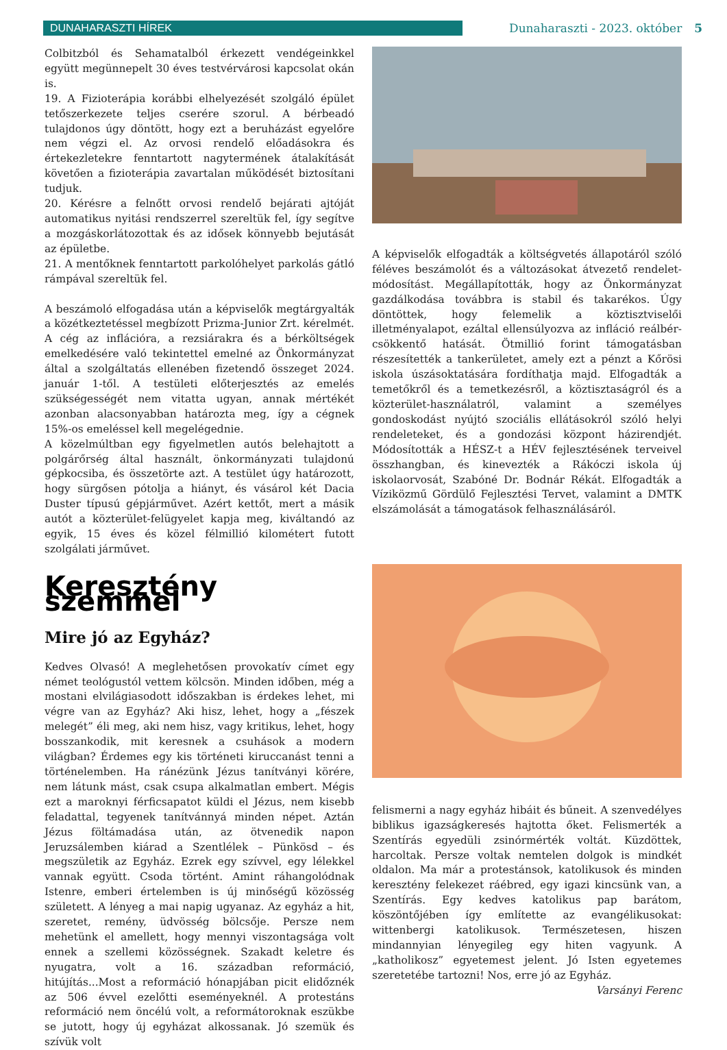DUNAHARASZTI HÍREK
Dunaharaszti - 2023. október 5
Colbitzból és Sehamatalból érkezett vendégeinkkel együtt megünnepelt 30 éves testvérvárosi kapcsolat okán is.
19. A Fizioterápia korábbi elhelyezését szolgáló épület tetőszerkezete teljes cserére szorul. A bérbeadó tulajdonos úgy döntött, hogy ezt a beruházást egyelőre nem végzi el. Az orvosi rendelő előadásokra és értekezletekre fenntartott nagytermének átalakítását követően a fizioterápia zavartalan működését biztosítani tudjuk.
20. Kérésre a felnőtt orvosi rendelő bejárati ajtóját automatikus nyitási rendszerrel szereltük fel, így segítve a mozgáskorlátozottak és az idősek könnyebb bejutását az épületbe.
21. A mentőknek fenntartott parkolóhelyet parkolás gátló rámpával szereltük fel.
A beszámoló elfogadása után a képviselők megtárgyalták a közétkeztetéssel megbízott Prizma-Junior Zrt. kérelmét. A cég az inflációra, a rezsiárakra és a bérköltségek emelkedésére való tekintettel emelné az Önkormányzat által a szolgáltatás ellenében fizetendő összeget 2024. január 1-től. A testületi előterjesztés az emelés szükségességét nem vitatta ugyan, annak mértékét azonban alacsonyabban határozta meg, így a cégnek 15%-os emeléssel kell megelégednie.
A közelmúltban egy figyelmetlen autós belehajtott a polgárőrség által használt, önkormányzati tulajdonú gépkocsiba, és összetörte azt. A testület úgy határozott, hogy sürgősen pótolja a hiányt, és vásárol két Dacia Duster típusú gépjárművet. Azért kettőt, mert a másik autót a közterület-felügyelet kapja meg, kiváltandó az egyik, 15 éves és közel félmillió kilométert futott szolgálati járművet.
A képviselők elfogadták a költségvetés állapotáról szóló féléves beszámolót és a változásokat átvezető rendelet-módosítást. Megállapították, hogy az Önkormányzat gazdálkodása továbbra is stabil és takarékos. Úgy döntöttek, hogy felemelik a köztisztviselői illetményalapot, ezáltal ellensúlyozva az infláció reálbér-csökkentő hatását. Ötmillió forint támogatásban részesítették a tankerületet, amely ezt a pénzt a Kőrösi iskola úszásoktatására fordíthatja majd. Elfogadták a temetőkről és a temetkezésről, a köztisztaságról és a közterület-használatról, valamint a személyes gondoskodást nyújtó szociális ellátásokról szóló helyi rendeleteket, és a gondozási központ házirendjét. Módosították a HÉSZ-t a HÉV fejlesztésének terveivel összhangban, és kinevezték a Rákóczi iskola új iskolaorvosát, Szabóné Dr. Bodnár Rékát. Elfogadták a Víziközmű Gördülő Fejlesztési Tervet, valamint a DMTK elszámolását a támogatások felhasználásáról.
Keresztény szemmel
Mire jó az Egyház?
Kedves Olvasó! A meglehetősen provokatív címet egy német teológustól vettem kölcsön. Minden időben, még a mostani elvilágiasodott időszakban is érdekes lehet, mi végre van az Egyház? Aki hisz, lehet, hogy a „fészek melegét” éli meg, aki nem hisz, vagy kritikus, lehet, hogy bosszankodik, mit keresnek a csuhások a modern világban? Érdemes egy kis történeti kiruccanást tenni a történelemben. Ha ránézünk Jézus tanítványi körére, nem látunk mást, csak csupa alkalmatlan embert. Mégis ezt a maroknyi férficsapatot küldi el Jézus, nem kisebb feladattal, tegyenek tanítvánnyá minden népet. Aztán Jézus föltámadása után, az ötvenedik napon Jeruzsálemben kiárad a Szentlélek – Pünkösd – és megszületik az Egyház. Ezrek egy szívvel, egy lélekkel vannak együtt. Csoda történt. Amint ráhangolódnak Istenre, emberi értelemben is új minőségű közösség született. A lényeg a mai napig ugyanaz. Az egyház a hit, szeretet, remény, üdvösség bölcsője. Persze nem mehetünk el amellett, hogy mennyi viszontagsága volt ennek a szellemi közösségnek. Szakadt keletre és nyugatra, volt a 16. században reformáció, hitújítás...Most a reformáció hónapjában picit elidőznék az 506 évvel ezelőtti eseményeknél. A protestáns reformáció nem öncélú volt, a reformátoroknak eszükbe se jutott, hogy új egyházat alkossanak. Jó szemük és szívük volt
felismerni a nagy egyház hibáit és bűneit. A szenvedélyes biblikus igazságkeresés hajtotta őket. Felismerték a Szentírás egyedüli zsinórmérték voltát. Küzdöttek, harcoltak. Persze voltak nemtelen dolgok is mindkét oldalon. Ma már a protestánsok, katolikusok és minden keresztény felekezet ráébred, egy igazi kincsünk van, a Szentírás. Egy kedves katolikus pap barátom, köszöntőjében így említette az evangélikusokat: wittenbergi katolikusok. Természetesen, hiszen mindannyian lényegileg egy hiten vagyunk. A „katholikosz” egyetemest jelent. Jó Isten egyetemes szeretetébe tartozni! Nos, erre jó az Egyház.
Varsányi Ferenc